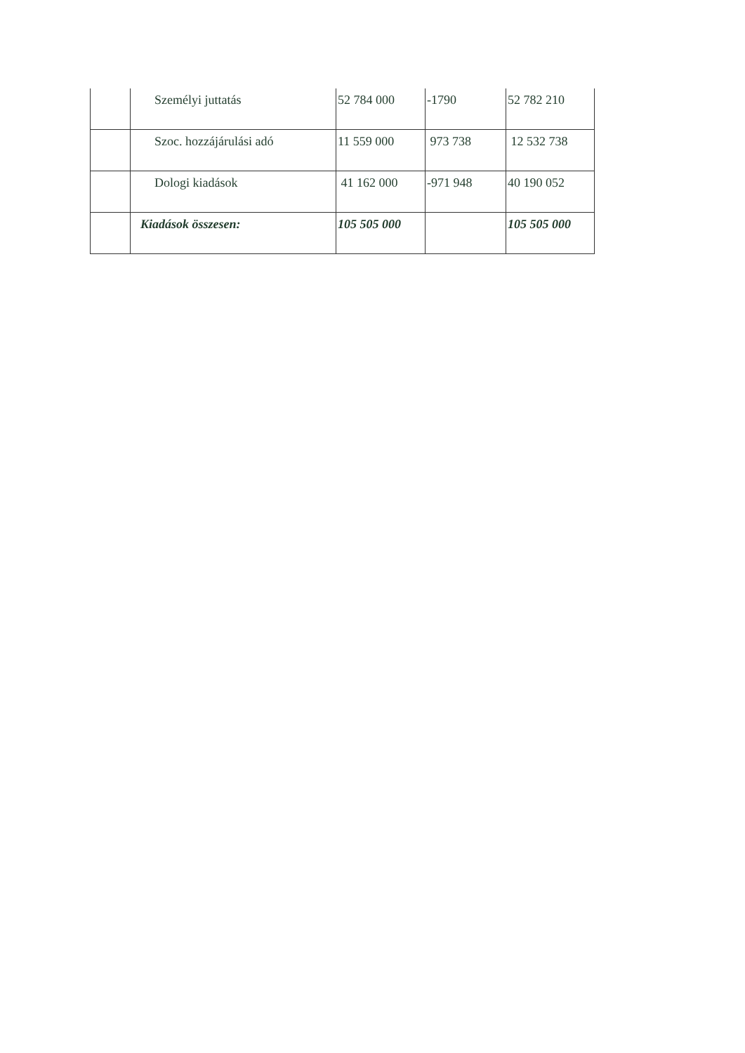| | Személyi juttatás | 52 784 000 | -1790 | 52 782 210 |
| | Szoc. hozzájárulási adó | 11 559 000 | 973 738 | 12 532 738 |
| | Dologi kiadások | 41 162 000 | -971 948 | 40 190 052 |
| | Kiadások összesen: | 105 505 000 | | 105 505 000 |